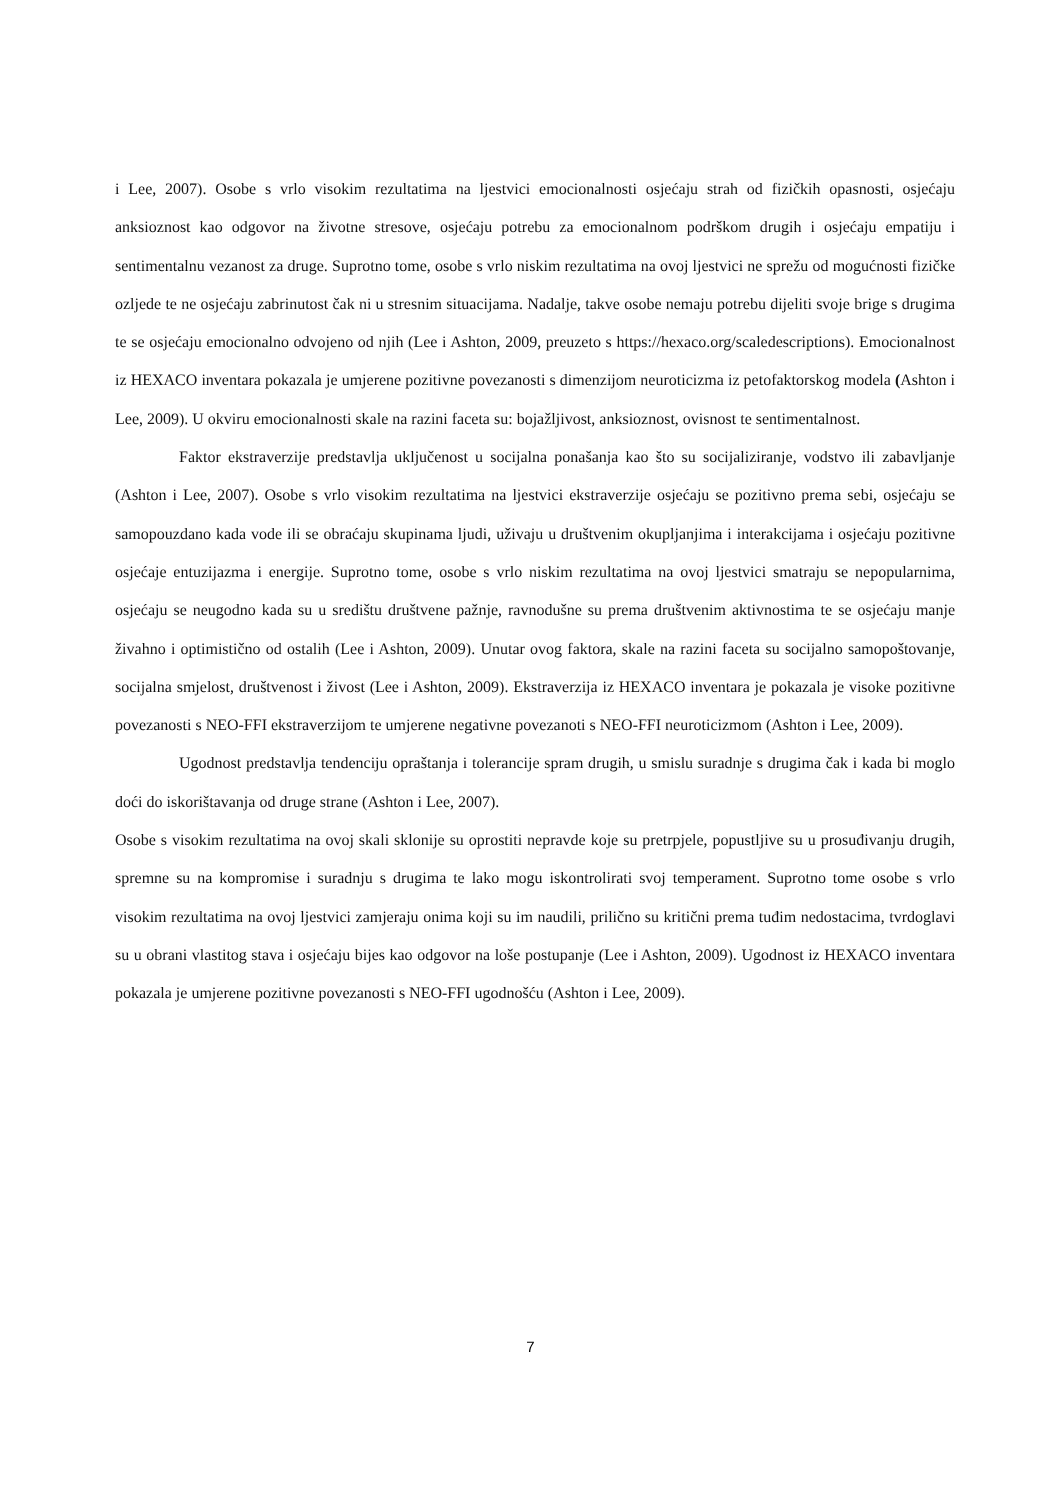i Lee, 2007). Osobe s vrlo visokim rezultatima na ljestvici emocionalnosti osjećaju strah od fizičkih opasnosti, osjećaju anksioznost kao odgovor na životne stresove, osjećaju potrebu za emocionalnom podrškom drugih i osjećaju empatiju i sentimentalnu vezanost za druge. Suprotno tome, osobe s vrlo niskim rezultatima na ovoj ljestvici ne sprežu od mogućnosti fizičke ozljede te ne osjećaju zabrinutost čak ni u stresnim situacijama. Nadalje, takve osobe nemaju potrebu dijeliti svoje brige s drugima te se osjećaju emocionalno odvojeno od njih (Lee i Ashton, 2009, preuzeto s https://hexaco.org/scaledescriptions). Emocionalnost iz HEXACO inventara pokazala je umjerene pozitivne povezanosti s dimenzijom neuroticizma iz petofaktorskog modela (Ashton i Lee, 2009). U okviru emocionalnosti skale na razini faceta su: bojažljivost, anksioznost, ovisnost te sentimentalnost.
Faktor ekstraverzije predstavlja uključenost u socijalna ponašanja kao što su socijaliziranje, vodstvo ili zabavljanje (Ashton i Lee, 2007). Osobe s vrlo visokim rezultatima na ljestvici ekstraverzije osjećaju se pozitivno prema sebi, osjećaju se samopouzdano kada vode ili se obraćaju skupinama ljudi, uživaju u društvenim okupljanjima i interakcijama i osjećaju pozitivne osjećaje entuzijazma i energije. Suprotno tome, osobe s vrlo niskim rezultatima na ovoj ljestvici smatraju se nepopularnima, osjećaju se neugodno kada su u središtu društvene pažnje, ravnodušne su prema društvenim aktivnostima te se osjećaju manje živahno i optimistično od ostalih (Lee i Ashton, 2009). Unutar ovog faktora, skale na razini faceta su socijalno samopoštovanje, socijalna smjelost, društvenost i živost (Lee i Ashton, 2009). Ekstraverzija iz HEXACO inventara je pokazala je visoke pozitivne povezanosti s NEO-FFI ekstraverzijom te umjerene negativne povezanoti s NEO-FFI neuroticizmom (Ashton i Lee, 2009).
Ugodnost predstavlja tendenciju opraštanja i tolerancije spram drugih, u smislu suradnje s drugima čak i kada bi moglo doći do iskorištavanja od druge strane (Ashton i Lee, 2007).
Osobe s visokim rezultatima na ovoj skali sklonije su oprostiti nepravde koje su pretrpjele, popustljive su u prosuđivanju drugih, spremne su na kompromise i suradnju s drugima te lako mogu iskontrolirati svoj temperament. Suprotno tome osobe s vrlo visokim rezultatima na ovoj ljestvici zamjeraju onima koji su im naudili, prilično su kritični prema tuđim nedostacima, tvrdoglavi su u obrani vlastitog stava i osjećaju bijes kao odgovor na loše postupanje (Lee i Ashton, 2009). Ugodnost iz HEXACO inventara pokazala je umjerene pozitivne povezanosti s NEO-FFI ugodnošću (Ashton i Lee, 2009).
7